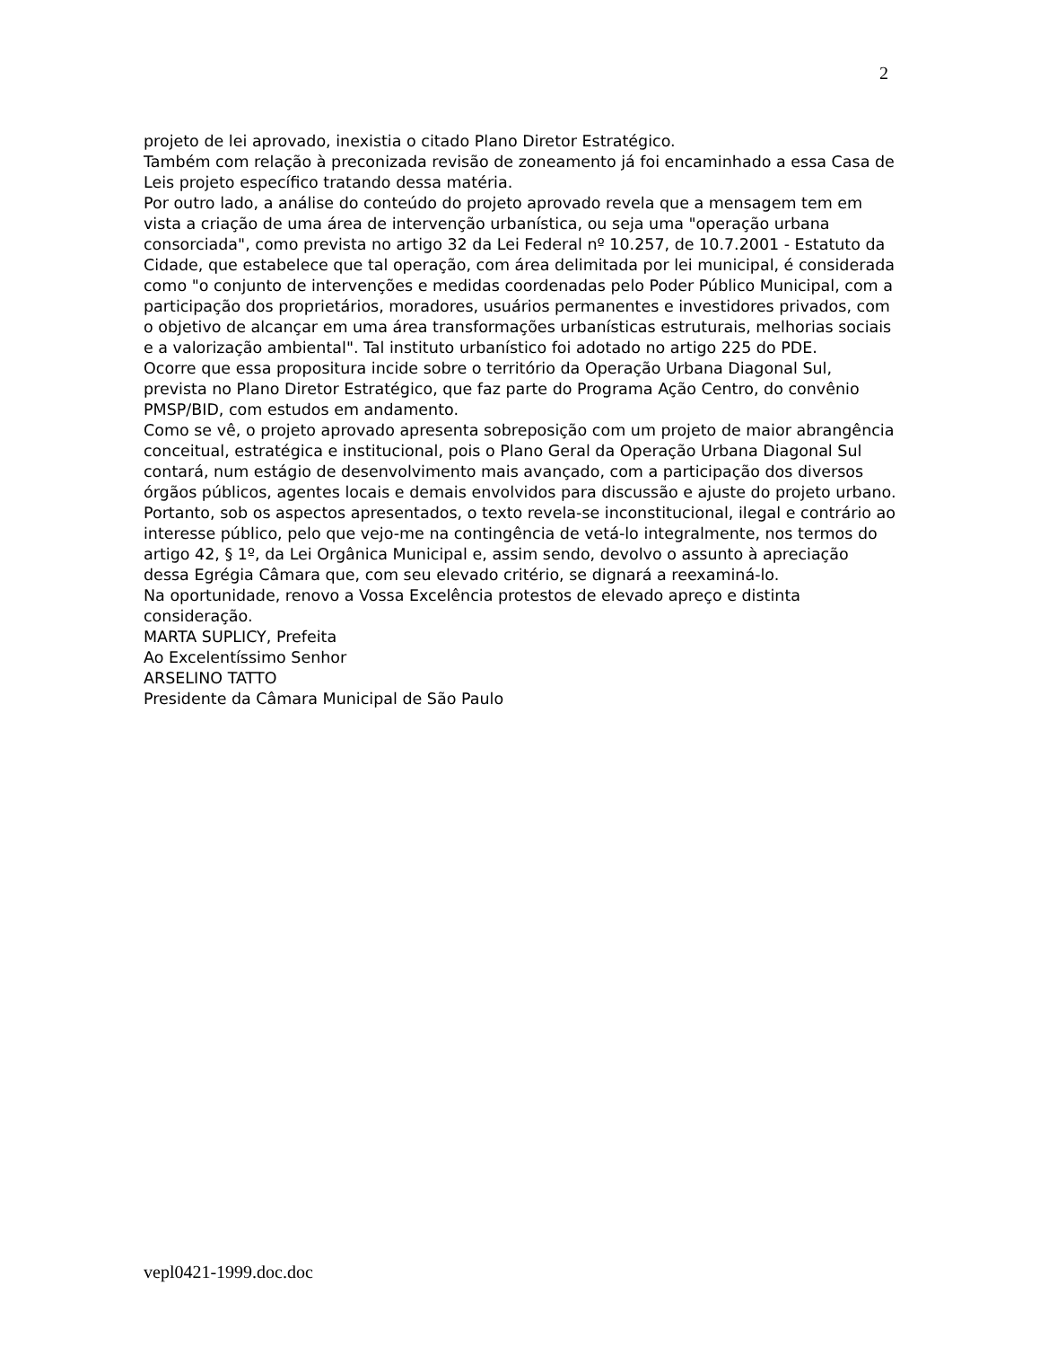2
projeto de lei aprovado, inexistia o citado Plano Diretor Estratégico.
Também com relação à preconizada revisão de zoneamento já foi encaminhado a essa Casa de Leis projeto específico tratando dessa matéria.
Por outro lado, a análise do conteúdo do projeto aprovado revela que a mensagem tem em vista a criação de uma área de intervenção urbanística, ou seja uma "operação urbana consorciada", como prevista no artigo 32 da Lei Federal nº 10.257, de 10.7.2001 - Estatuto da Cidade, que estabelece que tal operação, com área delimitada por lei municipal, é considerada como "o conjunto de intervenções e medidas coordenadas pelo Poder Público Municipal, com a participação dos proprietários, moradores, usuários permanentes e investidores privados, com o objetivo de alcançar em uma área transformações urbanísticas estruturais, melhorias sociais e a valorização ambiental". Tal instituto urbanístico foi adotado no artigo 225 do PDE.
Ocorre que essa propositura incide sobre o território da Operação Urbana Diagonal Sul, prevista no Plano Diretor Estratégico, que faz parte do Programa Ação Centro, do convênio PMSP/BID, com estudos em andamento.
Como se vê, o projeto aprovado apresenta sobreposição com um projeto de maior abrangência conceitual, estratégica e institucional, pois o Plano Geral da Operação Urbana Diagonal Sul contará, num estágio de desenvolvimento mais avançado, com a participação dos diversos órgãos públicos, agentes locais e demais envolvidos para discussão e ajuste do projeto urbano.
Portanto, sob os aspectos apresentados, o texto revela-se inconstitucional, ilegal e contrário ao interesse público, pelo que vejo-me na contingência de vetá-lo integralmente, nos termos do artigo 42, § 1º, da Lei Orgânica Municipal e, assim sendo, devolvo o assunto à apreciação dessa Egrégia Câmara que, com seu elevado critério, se dignará a reexaminá-lo.
Na oportunidade, renovo a Vossa Excelência protestos de elevado apreço e distinta consideração.
MARTA SUPLICY, Prefeita
Ao Excelentíssimo Senhor
ARSELINO TATTO
Presidente da Câmara Municipal de São Paulo
vepl0421-1999.doc.doc